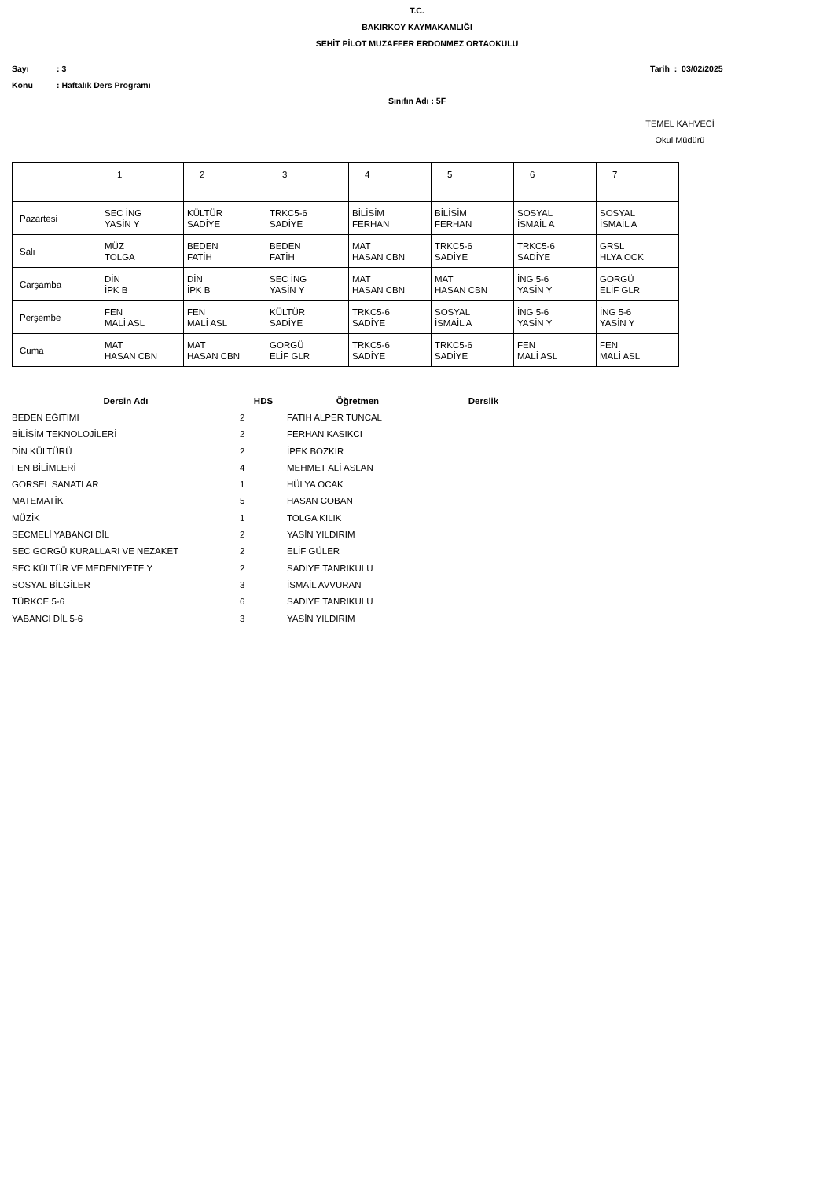T.C.
BAKIRKOY KAYMAKAMLIĞI
SEHİT PİLOT MUZAFFER ERDONMEZ ORTAOKULU
Sayı: 3 Tarih : 03/02/2025
Konu: Haftalık Ders Programı
Sınıfın Adı : 5F
TEMEL KAHVECİ
Okul Müdürü
| | 1 | 2 | 3 | 4 | 5 | 6 | 7 |
| Pazartesi | SEC İNG YASİN Y | KÜLTÜR SADİYE | TRKC5-6 SADİYE | BİLİSİM FERHAN | BİLİSİM FERHAN | SOSYAL İSMAİL A | SOSYAL İSMAİL A |
| Salı | MÜZ TOLGA | BEDEN FATİH | BEDEN FATİH | MAT HASAN CBN | TRKC5-6 SADİYE | TRKC5-6 SADİYE | GRSL HLYA OCK |
| Carşamba | DİN İPK B | DİN İPK B | SEC İNG YASİN Y | MAT HASAN CBN | MAT HASAN CBN | İNG 5-6 YASİN Y | GORGÜ ELİF GLR |
| Perşembe | FEN MALİ ASL | FEN MALİ ASL | KÜLTÜR SADİYE | TRKC5-6 SADİYE | SOSYAL İSMAİL A | İNG 5-6 YASİN Y | İNG 5-6 YASİN Y |
| Cuma | MAT HASAN CBN | MAT HASAN CBN | GORGÜ ELİF GLR | TRKC5-6 SADİYE | TRKC5-6 SADİYE | FEN MALİ ASL | FEN MALİ ASL |
| Dersin Adı | HDS | Öğretmen | Derslik |
| --- | --- | --- | --- |
| BEDEN EĞİTİMİ | 2 | FATİH ALPER TUNCAL | |
| BİLİSİM TEKNOLOJİLERİ | 2 | FERHAN KASIKCI | |
| DİN KÜLTÜRÜ | 2 | İPEK BOZKIR | |
| FEN BİLİMLERİ | 4 | MEHMET ALİ ASLAN | |
| GORSEL SANATLAR | 1 | HÜLYA OCAK | |
| MATEMATİK | 5 | HASAN COBAN | |
| MÜZİK | 1 | TOLGA KILIK | |
| SECMELİ YABANCI DİL | 2 | YASİN YILDIRIM | |
| SEC GORGÜ KURALLARI VE NEZAKET | 2 | ELİF GÜLER | |
| SEC KÜLTÜR VE MEDENİYETE Y | 2 | SADİYE TANRIKULU | |
| SOSYAL BİLGİLER | 3 | İSMAİL AVVURAN | |
| TÜRKCE 5-6 | 6 | SADİYE TANRIKULU | |
| YABANCI DİL 5-6 | 3 | YASİN YILDIRIM | |